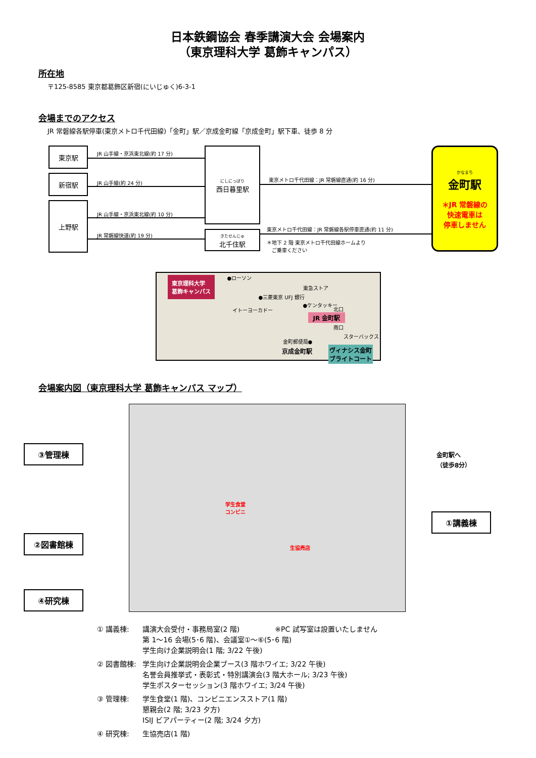日本鉄鋼協会 春季講演大会 会場案内
（東京理科大学 葛飾キャンパス）
所在地
〒125-8585 東京都葛飾区新宿(にいじゅく)6-3-1
会場までのアクセス
JR 常磐線各駅停車(東京メトロ千代田線)「金町」駅／京成金町線「京成金町」駅下車、徒歩 8 分
東京駅
新宿駅
上野駅
にしにっぽり
西日暮里駅
きたせんじゅ
北千住駅
かなまち
金町駅
＊JR 常磐線の
快速電車は
停車しません
JR 山手線・京浜東北線(約 17 分)
JR 山手線(約 24 分)
JR 山手線・京浜東北線(約 10 分)
JR 常磐線快速(約 19 分)
東京メトロ千代田線：JR 常磐線直通(約 16 分)
東京メトロ千代田線：JR 常磐線各駅停車直通(約 11 分)
＊地下 2 階 東京メトロ千代田線ホームより
　ご乗車ください
東京理科大学
葛飾キャンパス
●ローソン
●三菱東京 UFJ 銀行
●ケンタッキー
イトーヨーカドー
東急ストア
北口
JR 金町駅
南口
スターバックス
金町郵便局●
京成金町駅 ヴィナシス金町
ブライトコート
会場案内図（東京理科大学 葛飾キャンパス マップ）
学生食堂
コンビニ
生協売店
③管理棟
②図書館棟
④研究棟
①講義棟
金町駅へ
（徒歩8分）
① 講義棟: 講演大会受付・事務局室(2 階)　　　　　※PC 試写室は設置いたしません
第 1〜16 会場(5･6 階)、会議室①〜⑥(5･6 階)
学生向け企業説明会(1 階; 3/22 午後)
② 図書館棟: 学生向け企業説明会企業ブース(3 階ホワイエ; 3/22 午後)
名誉会員推挙式・表彰式・特別講演会(3 階大ホール; 3/23 午後)
学生ポスターセッション(3 階ホワイエ; 3/24 午後)
③ 管理棟: 学生食堂(1 階)、コンビニエンスストア(1 階)
懇親会(2 階; 3/23 夕方)
ISIJ ビアパーティー(2 階; 3/24 夕方)
④ 研究棟: 生協売店(1 階)